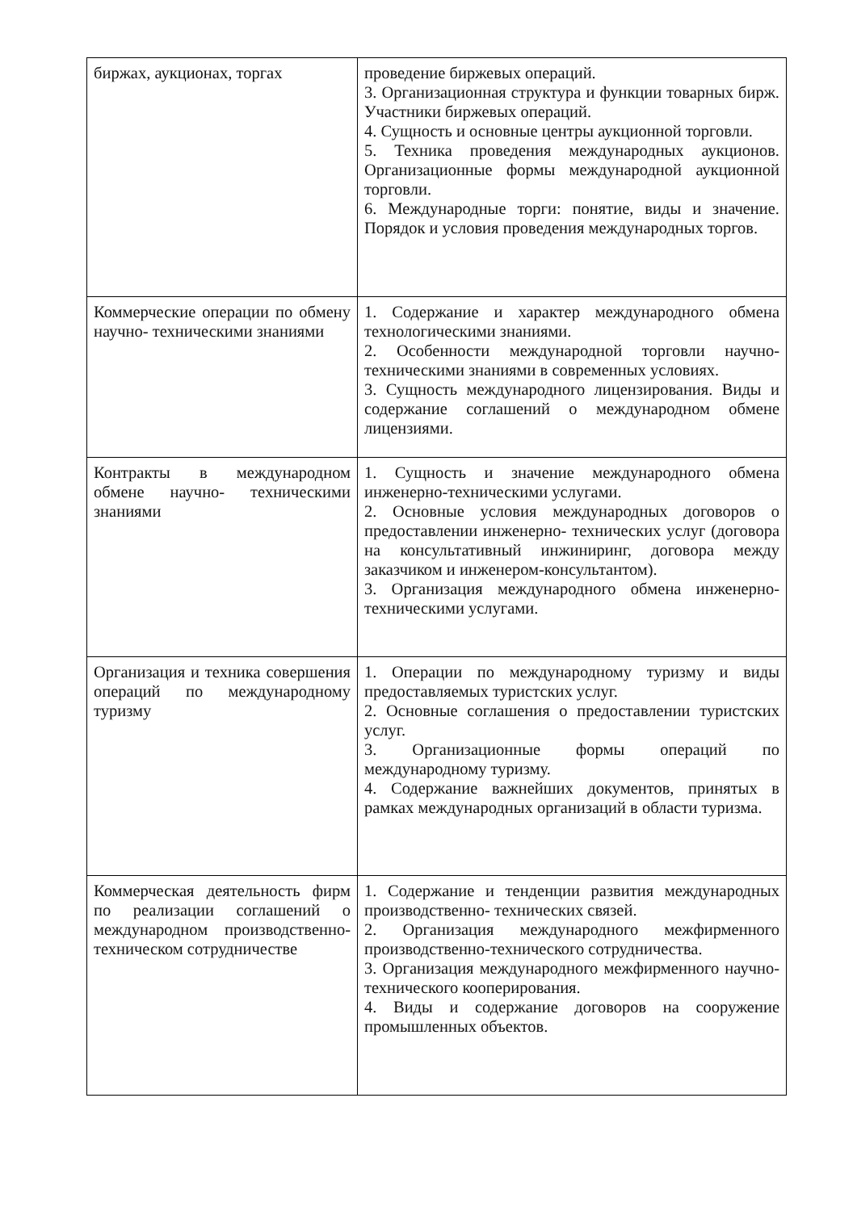| биржах, аукционах, торгах | проведение биржевых операций. 3. Организационная структура и функции товарных бирж. Участники биржевых операций. 4. Сущность и основные центры аукционной торговли. 5. Техника проведения международных аукционов. Организационные формы международной аукционной торговли. 6. Международные торги: понятие, виды и значение. Порядок и условия проведения международных торгов. |
| Коммерческие операции по обмену научно- техническими знаниями | 1. Содержание и характер международного обмена технологическими знаниями. 2. Особенности международной торговли научно-техническими знаниями в современных условиях. 3. Сущность международного лицензирования. Виды и содержание соглашений о международном обмене лицензиями. |
| Контракты в международном обмене научно- техническими знаниями | 1. Сущность и значение международного обмена инженерно-техническими услугами. 2. Основные условия международных договоров о предоставлении инженерно- технических услуг (договора на консультативный инжиниринг, договора между заказчиком и инженером-консультантом). 3. Организация международного обмена инженерно-техническими услугами. |
| Организация и техника совершения операций по международному туризму | 1. Операции по международному туризму и виды предоставляемых туристских услуг. 2. Основные соглашения о предоставлении туристских услуг. 3. Организационные формы операций по международному туризму. 4. Содержание важнейших документов, принятых в рамках международных организаций в области туризма. |
| Коммерческая деятельность фирм по реализации соглашений о международном производственно- техническом сотрудничестве | 1. Содержание и тенденции развития международных производственно- технических связей. 2. Организация международного межфирменного производственно-технического сотрудничества. 3. Организация международного межфирменного научно-технического кооперирования. 4. Виды и содержание договоров на сооружение промышленных объектов. |